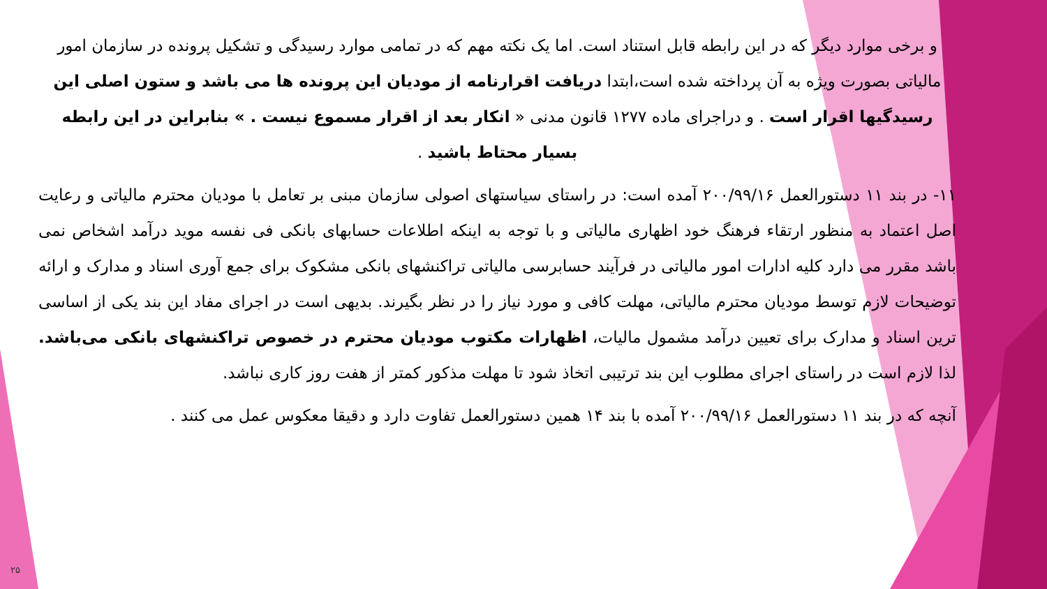و برخی موارد دیگر که در این رابطه قابل استناد است. اما یک نکته مهم که در تمامی موارد رسیدگی و تشکیل پرونده در سازمان امور مالیاتی بصورت ویژه به آن پرداخته شده است،ابتدا دریافت اقرارنامه از مودیان این پرونده ها می باشد و ستون اصلی این رسیدگیها اقرار است . و دراجرای ماده ۱۲۷۷ قانون مدنی « انکار بعد از اقرار مسموع نیست . » بنابراین در این رابطه بسیار محتاط باشید .
۱۱- در بند ۱۱ دستورالعمل ۲۰۰/۹۹/۱۶ آمده است: در راستای سیاستهای اصولی سازمان مبنی بر تعامل با مودیان محترم مالیاتی و رعایت اصل اعتماد به منظور ارتقاء فرهنگ خود اظهاری مالیاتی و با توجه به اینکه اطلاعات حسابهای بانکی فی نفسه موید درآمد اشخاص نمی باشد مقرر می دارد کلیه ادارات امور مالیاتی در فرآیند حسابرسی مالیاتی تراکنشهای بانکی مشکوک برای جمع آوری اسناد و مدارک و ارائه توضیحات لازم توسط مودیان محترم مالیاتی، مهلت کافی و مورد نیاز را در نظر بگیرند. بدیهی است در اجرای مفاد این بند یکی از اساسی ترین اسناد و مدارک برای تعیین درآمد مشمول مالیات، اظهارات مکتوب مودیان محترم در خصوص تراکنشهای بانکی می‌باشد. لذا لازم است در راستای اجرای مطلوب این بند ترتیبی اتخاذ شود تا مهلت مذکور کمتر از هفت روز کاری نباشد.
آنچه که در بند ۱۱ دستورالعمل ۲۰۰/۹۹/۱۶ آمده با بند ۱۴ همین دستورالعمل تفاوت دارد و دقیقا معکوس عمل می کنند .
۲۵